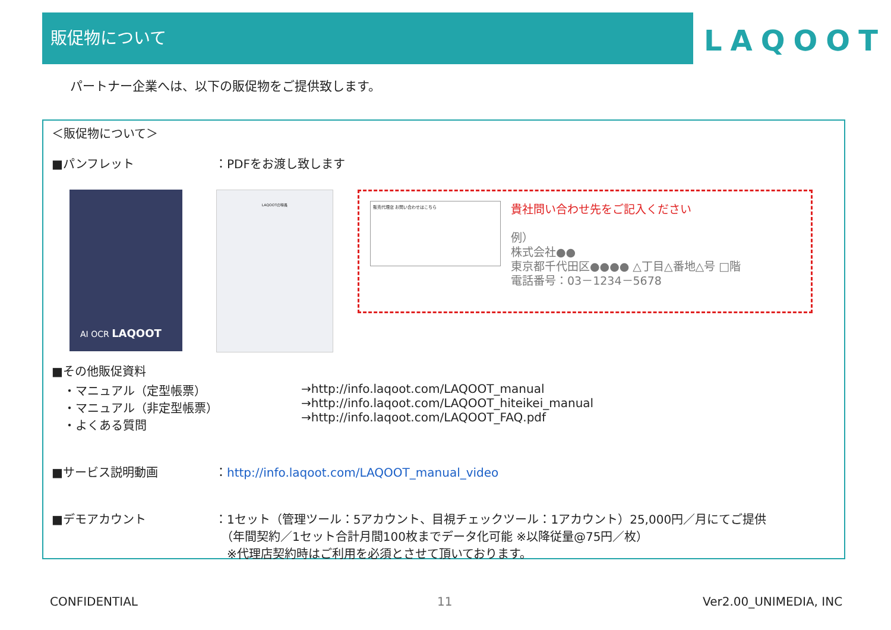販促物について
LAQOOT
パートナー企業へは、以下の販促物をご提供致します。
＜販促物について＞
■パンフレット ：PDFをお渡し致します
AI OCR LAQOOT LAQOOTの特長
販売代理店 お問い合わせはこちら
貴社問い合わせ先をご記入ください
例）
株式会社●●
東京都千代田区●●●● △丁目△番地△号 □階
電話番号：03－1234－5678
■その他販促資料
・マニュアル（定型帳票）
・マニュアル（非定型帳票）
・よくある質問
→http://info.laqoot.com/LAQOOT_manual
→http://info.laqoot.com/LAQOOT_hiteikei_manual
→http://info.laqoot.com/LAQOOT_FAQ.pdf
■サービス説明動画 ：http://info.laqoot.com/LAQOOT_manual_video
■デモアカウント ：1セット（管理ツール：5アカウント、目視チェックツール：1アカウント）25,000円／月にてご提供
　（年間契約／1セット合計月間100枚までデータ化可能 ※以降従量@75円／枚）
　※代理店契約時はご利用を必須とさせて頂いております。
CONFIDENTIAL 11 Ver2.00_UNIMEDIA, INC